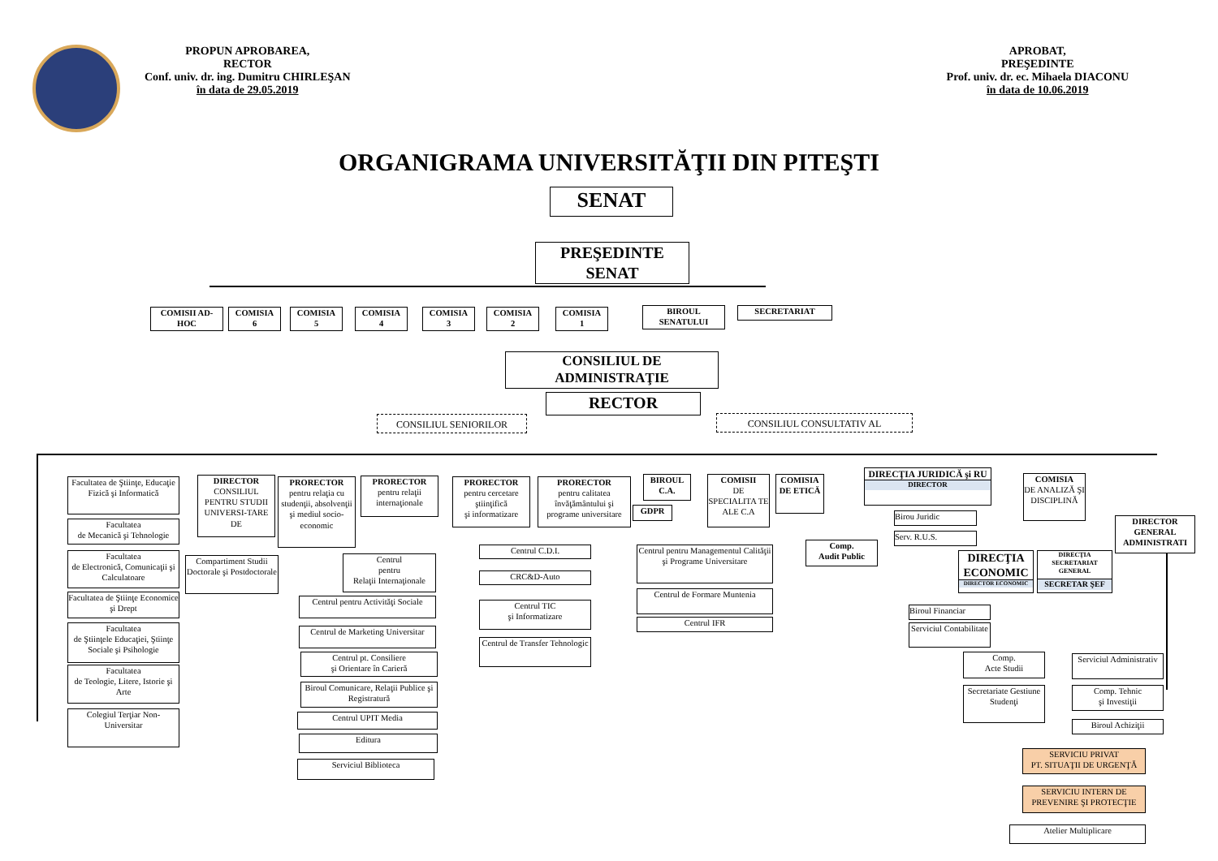PROPUN APROBAREA,
RECTOR
Conf. univ. dr. ing. Dumitru CHIRLEŞAN
în data de 29.05.2019
APROBAT,
PREŞEDINTE
Prof. univ. dr. ec. Mihaela DIACONU
în data de 10.06.2019
ORGANIGRAMA UNIVERSITĂŢII DIN PITEŞTI
SENAT
PREŞEDINTE
SENAT
COMISII AD-HOC
COMISIA
6
COMISIA
5
COMISIA
4
COMISIA
3
COMISIA
2
COMISIA
1
BIROUL
SENATULUI
SECRETARIAT
CONSILIUL DE
ADMINISTRAŢIE
RECTOR
CONSILIUL SENIORILOR CONSILIUL CONSULTATIV AL
Facultatea de Ştiinţe, Educaţie Fizică şi Informatică
Facultatea
de Mecanică şi Tehnologie
Facultatea
de Electronică, Comunicaţii şi Calculatoare
Facultatea de Ştiinţe Economice şi Drept
Facultatea
de Ştiinţele Educaţiei, Ştiinţe Sociale şi Psihologie
Facultatea
de Teologie, Litere, Istorie şi Arte
Colegiul Terţiar Non-Universitar
DIRECTOR
CONSILIUL PENTRU STUDII UNIVERSI-TARE DE
Compartiment Studii Doctorale şi Postdoctorale
PRORECTOR
pentru relaţia cu studenţii, absolvenţii şi mediul socio-economic
PRORECTOR
pentru relaţii internaţionale
Centrul
pentru
Relaţii Internaţionale
Centrul pentru Activităţi Sociale
Centrul de Marketing Universitar
Centrul pt. Consiliere
şi Orientare în Carieră
Biroul Comunicare, Relaţii Publice şi Registratură
Centrul UPIT Media
Editura
Serviciul Biblioteca
PRORECTOR
pentru cercetare ştiinţifică
şi informatizare
Centrul C.D.I.
CRC&D-Auto
Centrul TIC
şi Informatizare
Centrul de Transfer Tehnologic
PRORECTOR
pentru calitatea învăţământului şi programe universitare
Centrul pentru Managementul Calităţii şi Programe Universitare
Centrul de Formare Muntenia
Centrul IFR
BIROUL C.A.
GDPR
COMISII
DE SPECIALITA TE ALE C.A
COMISIA DE ETICĂ
Comp.
Audit Public
DIRECŢIA JURIDICĂ şi RU
DIRECTOR
Birou Juridic
Serv. R.U.S.
COMISIA
DE ANALIZĂ ŞI DISCIPLINĂ
DIRECTOR GENERAL ADMINISTRATI
DIRECŢIA ECONOMIC
DIRECTOR ECONOMIC
DIRECŢIA SECRETARIAT GENERAL
SECRETAR ŞEF
Biroul Financiar
Serviciul Contabilitate
Comp.
Acte Studii
Secretariate Gestiune Studenţi
Serviciul Administrativ
Comp. Tehnic
şi Investiţii
Biroul Achiziţii
SERVICIU PRIVAT
PT. SITUAŢII DE URGENŢĂ
SERVICIU INTERN DE PREVENIRE ŞI PROTECŢIE
Atelier Multiplicare